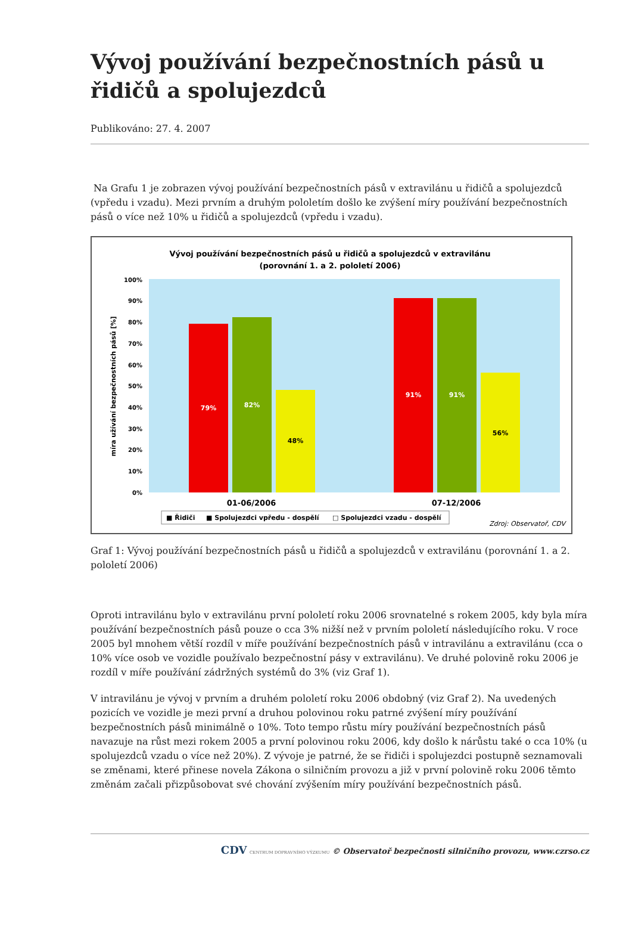Vývoj používání bezpečnostních pásů u řidičů a spolujezdců
Publikováno: 27. 4. 2007
Na Grafu 1 je zobrazen vývoj používání bezpečnostních pásů v extravilánu u řidičů a spolujezdců (vpředu i vzadu). Mezi prvním a druhým pololetím došlo ke zvýšení míry používání bezpečnostních pásů o více než 10% u řidičů a spolujezdců (vpředu i vzadu).
Vývoj používání bezpečnostních pásů u řidičů a spolujezdců v extravilánu
(porovnání 1. a 2. pololetí 2006)
0%
10%
20%
30%
40%
50%
60%
70%
80%
90%
100%
míra užívání bezpečnostních pásů [%]
79%
82%
48%
91%
91%
56%
01-06/2006
07-12/2006
■ Řidiči
■ Spolujezdci vpředu - dospělí
□ Spolujezdci vzadu - dospělí
Zdroj: Observatoř, CDV
Graf 1: Vývoj používání bezpečnostních pásů u řidičů a spolujezdců v extravilánu (porovnání 1. a 2. pololetí 2006)
Oproti intravilánu bylo v extravilánu první pololetí roku 2006 srovnatelné s rokem 2005, kdy byla míra používání bezpečnostních pásů pouze o cca 3% nižší než v prvním pololetí následujícího roku. V roce 2005 byl mnohem větší rozdíl v míře používání bezpečnostních pásů v intravilánu a extravilánu (cca o 10% více osob ve vozidle používalo bezpečnostní pásy v extravilánu). Ve druhé polovině roku 2006 je rozdíl v míře používání zádržných systémů do 3% (viz Graf 1).
V intravilánu je vývoj v prvním a druhém pololetí roku 2006 obdobný (viz Graf 2). Na uvedených pozicích ve vozidle je mezi první a druhou polovinou roku patrné zvýšení míry používání bezpečnostních pásů minimálně o 10%. Toto tempo růstu míry používání bezpečnostních pásů navazuje na růst mezi rokem 2005 a první polovinou roku 2006, kdy došlo k nárůstu také o cca 10% (u spolujezdců vzadu o více než 20%). Z vývoje je patrné, že se řidiči i spolujezdci postupně seznamovali se změnami, které přinese novela Zákona o silničním provozu a již v první polovině roku 2006 těmto změnám začali přizpůsobovat své chování zvýšením míry používání bezpečnostních pásů.
CDV CENTRUM DOPRAVNÍHO VÝZKUMU © Observatoř bezpečnosti silničního provozu, www.czrso.cz